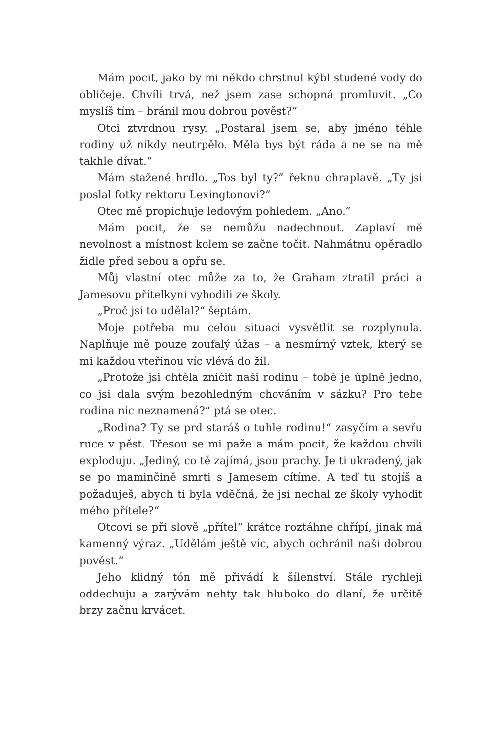Mám pocit, jako by mi někdo chrstnul kýbl studené vody do obličeje. Chvíli trvá, než jsem zase schopná promluvit. „Co myslíš tím – bránil mou dobrou pověst?“
Otci ztvrdnou rysy. „Postaral jsem se, aby jméno téhle rodiny už nikdy neutrpělo. Měla bys být ráda a ne se na mě takhle dívat.“
Mám stažené hrdlo. „Tos byl ty?“ řeknu chraplavě. „Ty jsi poslal fotky rektoru Lexingtonovi?“
Otec mě propichuje ledovým pohledem. „Ano.“
Mám pocit, že se nemůžu nadechnout. Zaplaví mě nevolnost a místnost kolem se začne točit. Nahmátnu opěradlo židle před sebou a opřu se.
Můj vlastní otec může za to, že Graham ztratil práci a Jamesovu přítelkyni vyhodili ze školy.
„Proč jsi to udělal?“ šeptám.
Moje potřeba mu celou situaci vysvětlit se rozplynula. Naplňuje mě pouze zoufalý úžas – a nesmírný vztek, který se mi každou vteřinou víc vlévá do žil.
„Protože jsi chtěla zničit naši rodinu – tobě je úplně jedno, co jsi dala svým bezohledným chováním v sázku? Pro tebe rodina nic neznamená?“ ptá se otec.
„Rodina? Ty se prd staráš o tuhle rodinu!“ zasyčím a sevřu ruce v pěst. Třesou se mi paže a mám pocit, že každou chvíli exploduju. „Jediný, co tě zajímá, jsou prachy. Je ti ukradený, jak se po maminčině smrti s Jamesem cítíme. A teď tu stojíš a požaduješ, abych ti byla vděčná, že jsi nechal ze školy vyhodit mého přítele?“
Otcovi se při slově „přítel“ krátce roztáhne chřípí, jinak má kamenný výraz. „Udělám ještě víc, abych ochránil naši dobrou pověst.“
Jeho klidný tón mě přivádí k šílenství. Stále rychleji oddechuju a zarývám nehty tak hluboko do dlaní, že určitě brzy začnu krvácet.